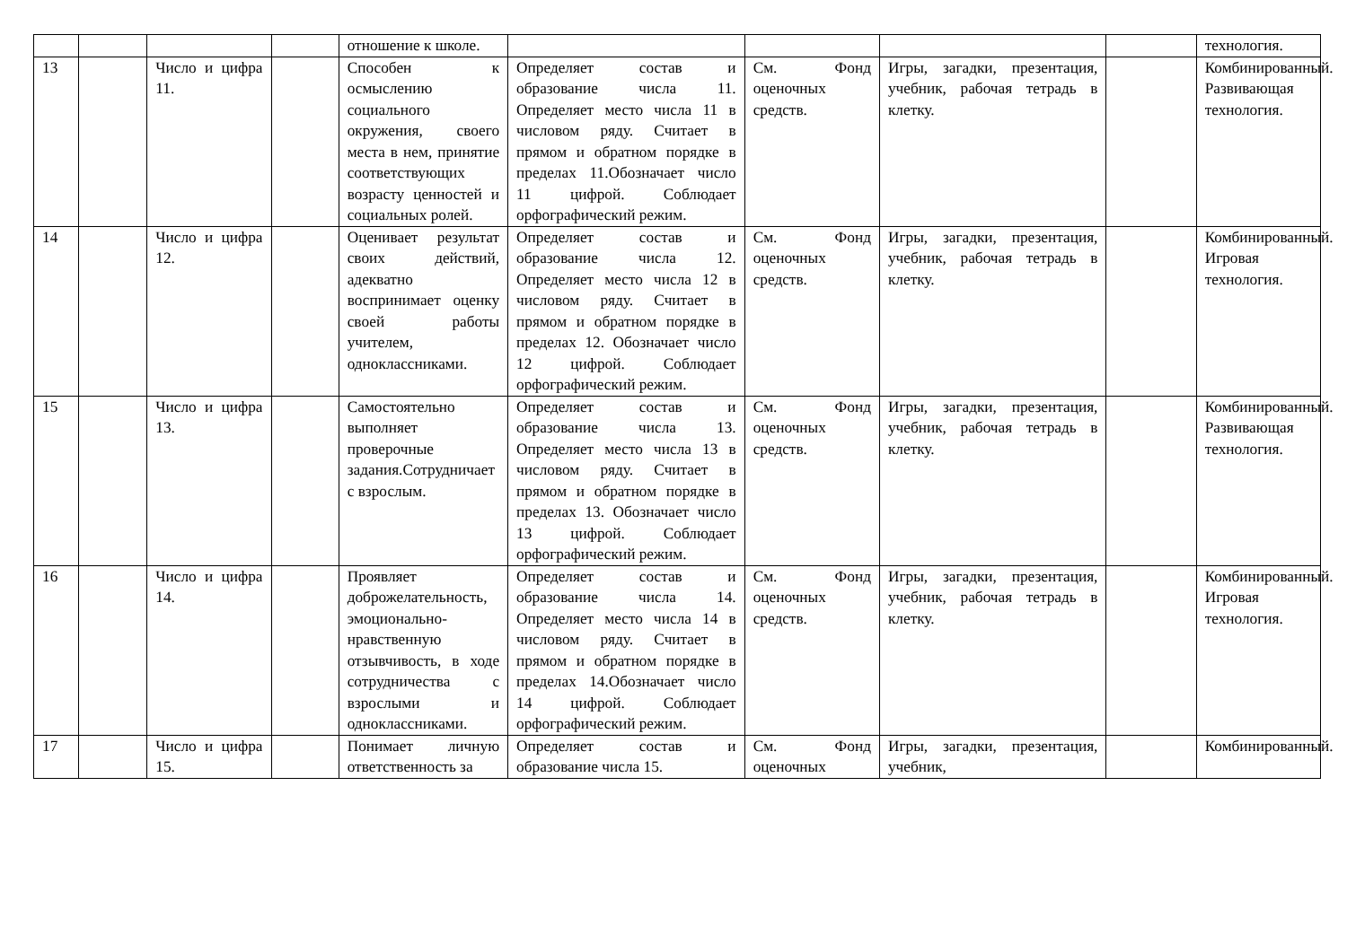| | | | | отношение к школе. | | | | | технология. |
| 13 | | Число и цифра 11. | | Способен к осмыслению социального окружения, своего места в нем, принятие соответствующих возрасту ценностей и социальных ролей. | Определяет состав и образование числа 11. Определяет место числа 11 в числовом ряду. Считает в прямом и обратном порядке в пределах 11.Обозначает число 11 цифрой. Соблюдает орфографический режим. | См. Фонд оценочных средств. | Игры, загадки, презентация, учебник, рабочая тетрадь в клетку. | | Комбинированный. Развивающая технология. |
| 14 | | Число и цифра 12. | | Оценивает результат своих действий, адекватно воспринимает оценку своей работы учителем, одноклассниками. | Определяет состав и образование числа 12. Определяет место числа 12 в числовом ряду. Считает в прямом и обратном порядке в пределах 12. Обозначает число 12 цифрой. Соблюдает орфографический режим. | См. Фонд оценочных средств. | Игры, загадки, презентация, учебник, рабочая тетрадь в клетку. | | Комбинированный. Игровая технология. |
| 15 | | Число и цифра 13. | | Самостоятельно выполняет проверочные задания.Сотрудничает с взрослым. | Определяет состав и образование числа 13. Определяет место числа 13 в числовом ряду. Считает в прямом и обратном порядке в пределах 13. Обозначает число 13 цифрой. Соблюдает орфографический режим. | См. Фонд оценочных средств. | Игры, загадки, презентация, учебник, рабочая тетрадь в клетку. | | Комбинированный. Развивающая технология. |
| 16 | | Число и цифра 14. | | Проявляет доброжелательность, эмоционально-нравственную отзывчивость, в ходе сотрудничества с взрослыми и одноклассниками. | Определяет состав и образование числа 14. Определяет место числа 14 в числовом ряду. Считает в прямом и обратном порядке в пределах 14.Обозначает число 14 цифрой. Соблюдает орфографический режим. | См. Фонд оценочных средств. | Игры, загадки, презентация, учебник, рабочая тетрадь в клетку. | | Комбинированный. Игровая технология. |
| 17 | | Число и цифра 15. | | Понимает личную ответственность за | Определяет состав и образование числа 15. | См. Фонд оценочных | Игры, загадки, презентация, учебник, | | Комбинированный. |